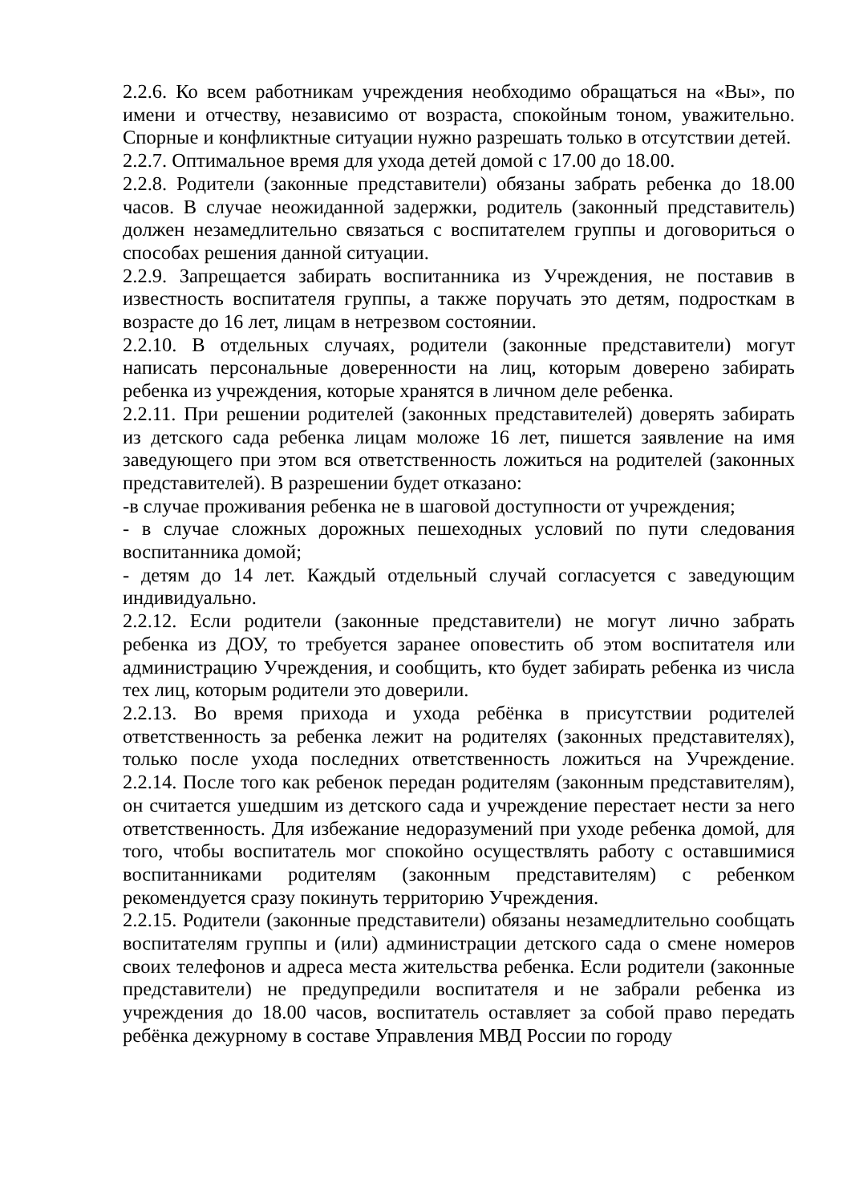2.2.6. Ко всем работникам учреждения необходимо обращаться на «Вы», по имени и отчеству, независимо от возраста, спокойным тоном, уважительно. Спорные и конфликтные ситуации нужно разрешать только в отсутствии детей.
2.2.7. Оптимальное время для ухода детей домой с 17.00 до 18.00.
2.2.8. Родители (законные представители) обязаны забрать ребенка до 18.00 часов. В случае неожиданной задержки, родитель (законный представитель) должен незамедлительно связаться с воспитателем группы и договориться о способах решения данной ситуации.
2.2.9. Запрещается забирать воспитанника из Учреждения, не поставив в известность воспитателя группы, а также поручать это детям, подросткам в возрасте до 16 лет, лицам в нетрезвом состоянии.
2.2.10. В отдельных случаях, родители (законные представители) могут написать персональные доверенности на лиц, которым доверено забирать ребенка из учреждения, которые хранятся в личном деле ребенка.
2.2.11. При решении родителей (законных представителей) доверять забирать из детского сада ребенка лицам моложе 16 лет, пишется заявление на имя заведующего при этом вся ответственность ложиться на родителей (законных представителей). В разрешении будет отказано:
-в случае проживания ребенка не в шаговой доступности от учреждения;
- в случае сложных дорожных пешеходных условий по пути следования воспитанника домой;
- детям до 14 лет. Каждый отдельный случай согласуется с заведующим индивидуально.
2.2.12. Если родители (законные представители) не могут лично забрать ребенка из ДОУ, то требуется заранее оповестить об этом воспитателя или администрацию Учреждения, и сообщить, кто будет забирать ребенка из числа тех лиц, которым родители это доверили.
2.2.13. Во время прихода и ухода ребёнка в присутствии родителей ответственность за ребенка лежит на родителях (законных представителях), только после ухода последних ответственность ложиться на Учреждение. 2.2.14. После того как ребенок передан родителям (законным представителям), он считается ушедшим из детского сада и учреждение перестает нести за него ответственность. Для избежание недоразумений при уходе ребенка домой, для того, чтобы воспитатель мог спокойно осуществлять работу с оставшимися воспитанниками родителям (законным представителям) с ребенком рекомендуется сразу покинуть территорию Учреждения.
2.2.15. Родители (законные представители) обязаны незамедлительно сообщать воспитателям группы и (или) администрации детского сада о смене номеров своих телефонов и адреса места жительства ребенка. Если родители (законные представители) не предупредили воспитателя и не забрали ребенка из учреждения до 18.00 часов, воспитатель оставляет за собой право передать ребёнка дежурному в составе Управления МВД России по городу